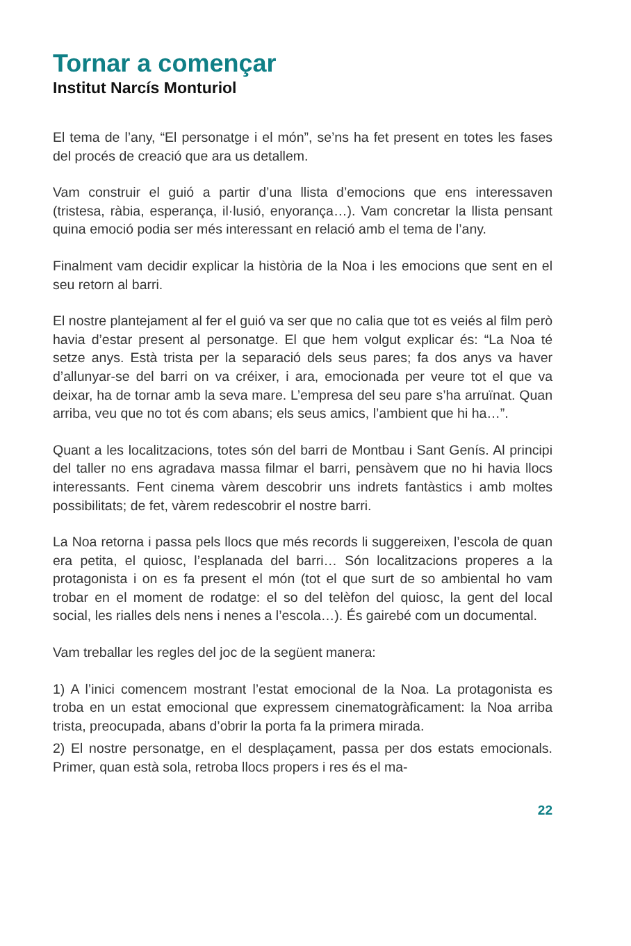Tornar a començar
Institut Narcís Monturiol
El tema de l’any, “El personatge i el món”, se’ns ha fet present en totes les fases del procés de creació que ara us detallem.
Vam construir el guió a partir d’una llista d’emocions que ens interessaven (tristesa, ràbia, esperança, il·lusió, enyorança…). Vam concretar la llista pensant quina emoció podia ser més interessant en relació amb el tema de l’any.
Finalment vam decidir explicar la història de la Noa i les emocions que sent en el seu retorn al barri.
El nostre plantejament al fer el guió va ser que no calia que tot es veiés al film però havia d’estar present al personatge. El que hem volgut explicar és: “La Noa té setze anys. Està trista per la separació dels seus pares; fa dos anys va haver d’allunyar-se del barri on va créixer, i ara, emocionada per veure tot el que va deixar, ha de tornar amb la seva mare. L’empresa del seu pare s’ha arruïnat. Quan arriba, veu que no tot és com abans; els seus amics, l’ambient que hi ha…”.
Quant a les localitzacions, totes són del barri de Montbau i Sant Genís. Al principi del taller no ens agradava massa filmar el barri, pensàvem que no hi havia llocs interessants. Fent cinema vàrem descobrir uns indrets fantàstics i amb moltes possibilitats; de fet, vàrem redescobrir el nostre barri.
La Noa retorna i passa pels llocs que més records li suggereixen, l’escola de quan era petita, el quiosc, l’esplanada del barri… Són localitzacions properes a la protagonista i on es fa present el món (tot el que surt de so ambiental ho vam trobar en el moment de rodatge: el so del telèfon del quiosc, la gent del local social, les rialles dels nens i nenes a l’escola…). És gairebé com un documental.
Vam treballar les regles del joc de la següent manera:
1) A l’inici comencem mostrant l’estat emocional de la Noa. La protagonista es troba en un estat emocional que expressem cinematogràficament: la Noa arriba trista, preocupada, abans d’obrir la porta fa la primera mirada.
2) El nostre personatge, en el desplaçament, passa per dos estats emocionals. Primer, quan està sola, retroba llocs propers i res és el ma-
22